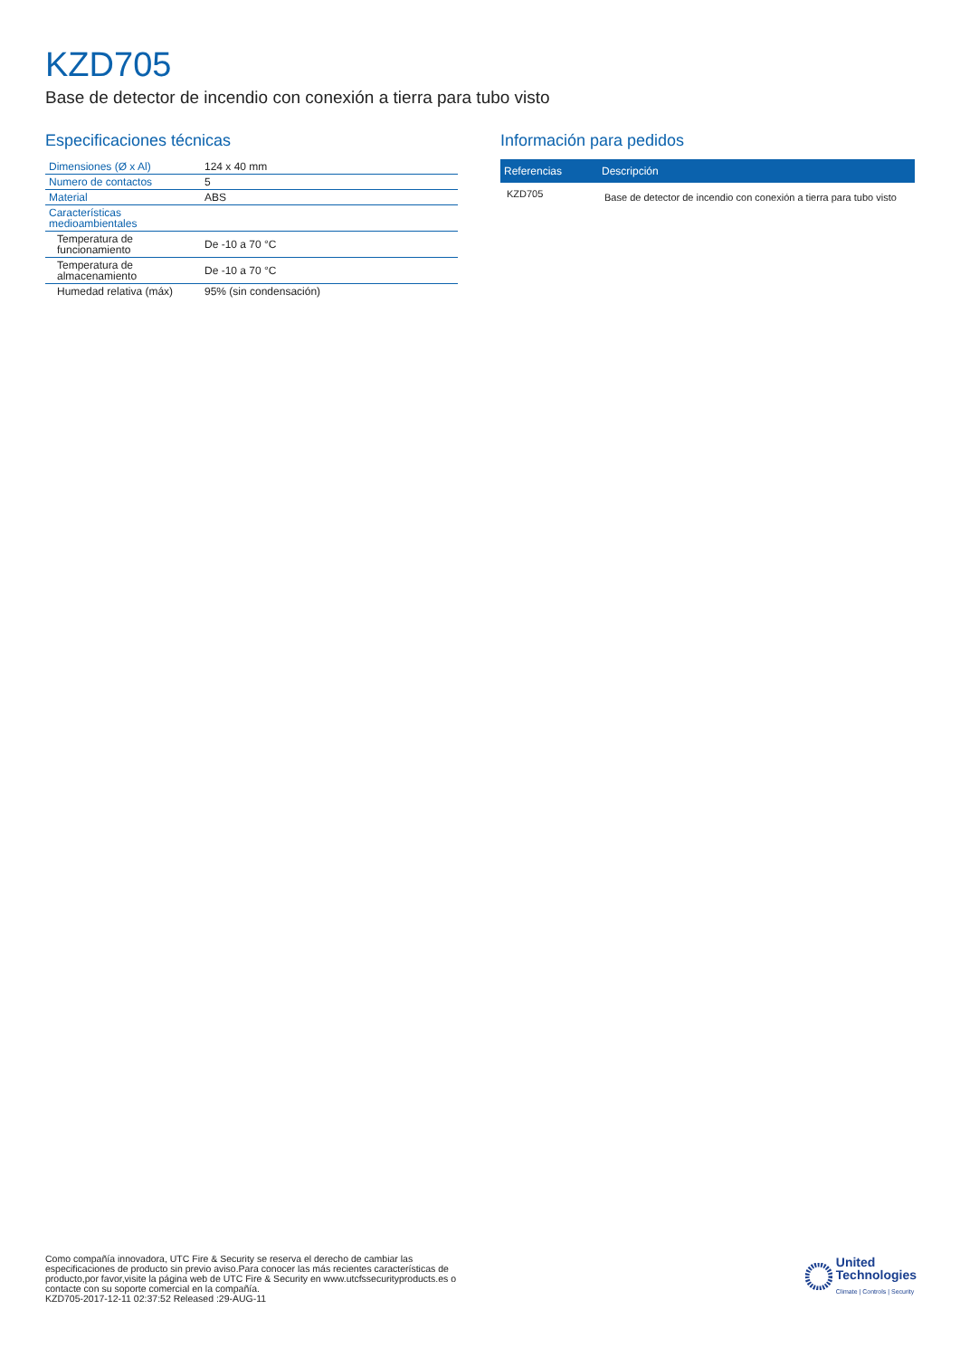KZD705
Base de detector de incendio con conexión a tierra para tubo visto
Especificaciones técnicas
| Dimensiones (Ø x Al) | 124 x 40 mm |
| Numero de contactos | 5 |
| Material | ABS |
| Características medioambientales | |
| Temperatura de funcionamiento | De -10 a 70 °C |
| Temperatura de almacenamiento | De -10 a 70 °C |
| Humedad relativa (máx) | 95% (sin condensación) |
Información para pedidos
| Referencias | Descripción |
| --- | --- |
| KZD705 | Base de detector de incendio con conexión a tierra para tubo visto |
Como compañía innovadora, UTC Fire & Security se reserva el derecho de cambiar las especificaciones de producto sin previo aviso.Para conocer las más recientes características de producto,por favor,visite la página web de UTC Fire & Security en www.utcfssecurityproducts.es o contacte con su soporte comercial en la compañía.
KZD705-2017-12-11 02:37:52 Released :29-AUG-11
United
Technologies
Climate | Controls | Security